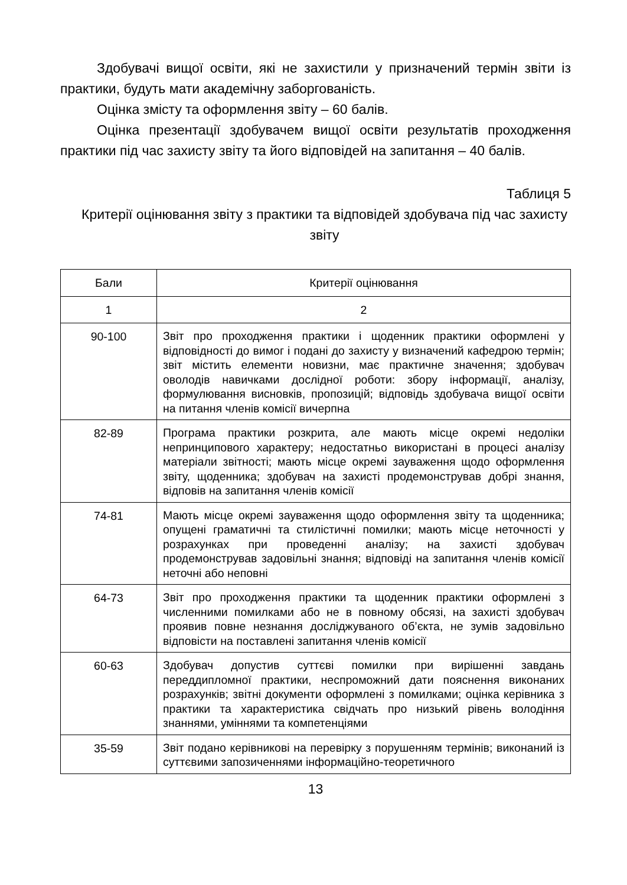Здобувачі вищої освіти, які не захистили у призначений термін звіти із практики, будуть мати академічну заборгованість.
Оцінка змісту та оформлення звіту – 60 балів.
Оцінка презентації здобувачем вищої освіти результатів проходження практики під час захисту звіту та його відповідей на запитання – 40 балів.
Таблиця 5
Критерії оцінювання звіту з практики та відповідей здобувача під час захисту звіту
| Бали | Критерії оцінювання |
| --- | --- |
| 1 | 2 |
| 90-100 | Звіт про проходження практики і щоденник практики оформлені у відповідності до вимог і подані до захисту у визначений кафедрою термін; звіт містить елементи новизни, має практичне значення; здобувач оволодів навичками дослідної роботи: збору інформації, аналізу, формулювання висновків, пропозицій; відповідь здобувача вищої освіти на питання членів комісії вичерпна |
| 82-89 | Програма практики розкрита, але мають місце окремі недоліки непринципового характеру; недостатньо використані в процесі аналізу матеріали звітності; мають місце окремі зауваження щодо оформлення звіту, щоденника; здобувач на захисті продемонстрував добрі знання, відповів на запитання членів комісії |
| 74-81 | Мають місце окремі зауваження щодо оформлення звіту та щоденника; опущені граматичні та стилістичні помилки; мають місце неточності у розрахунках при проведенні аналізу; на захисті здобувач продемонстрував задовільні знання; відповіді на запитання членів комісії неточні або неповні |
| 64-73 | Звіт про проходження практики та щоденник практики оформлені з численними помилками або не в повному обсязі, на захисті здобувач проявив повне незнання досліджуваного об’єкта, не зумів задовільно відповісти на поставлені запитання членів комісії |
| 60-63 | Здобувач допустив суттєві помилки при вирішенні завдань переддипломної практики, неспроможний дати пояснення виконаних розрахунків; звітні документи оформлені з помилками; оцінка керівника з практики та характеристика свідчать про низький рівень володіння знаннями, уміннями та компетенціями |
| 35-59 | Звіт подано керівникові на перевірку з порушенням термінів; виконаний із суттєвими запозиченнями інформаційно-теоретичного |
13